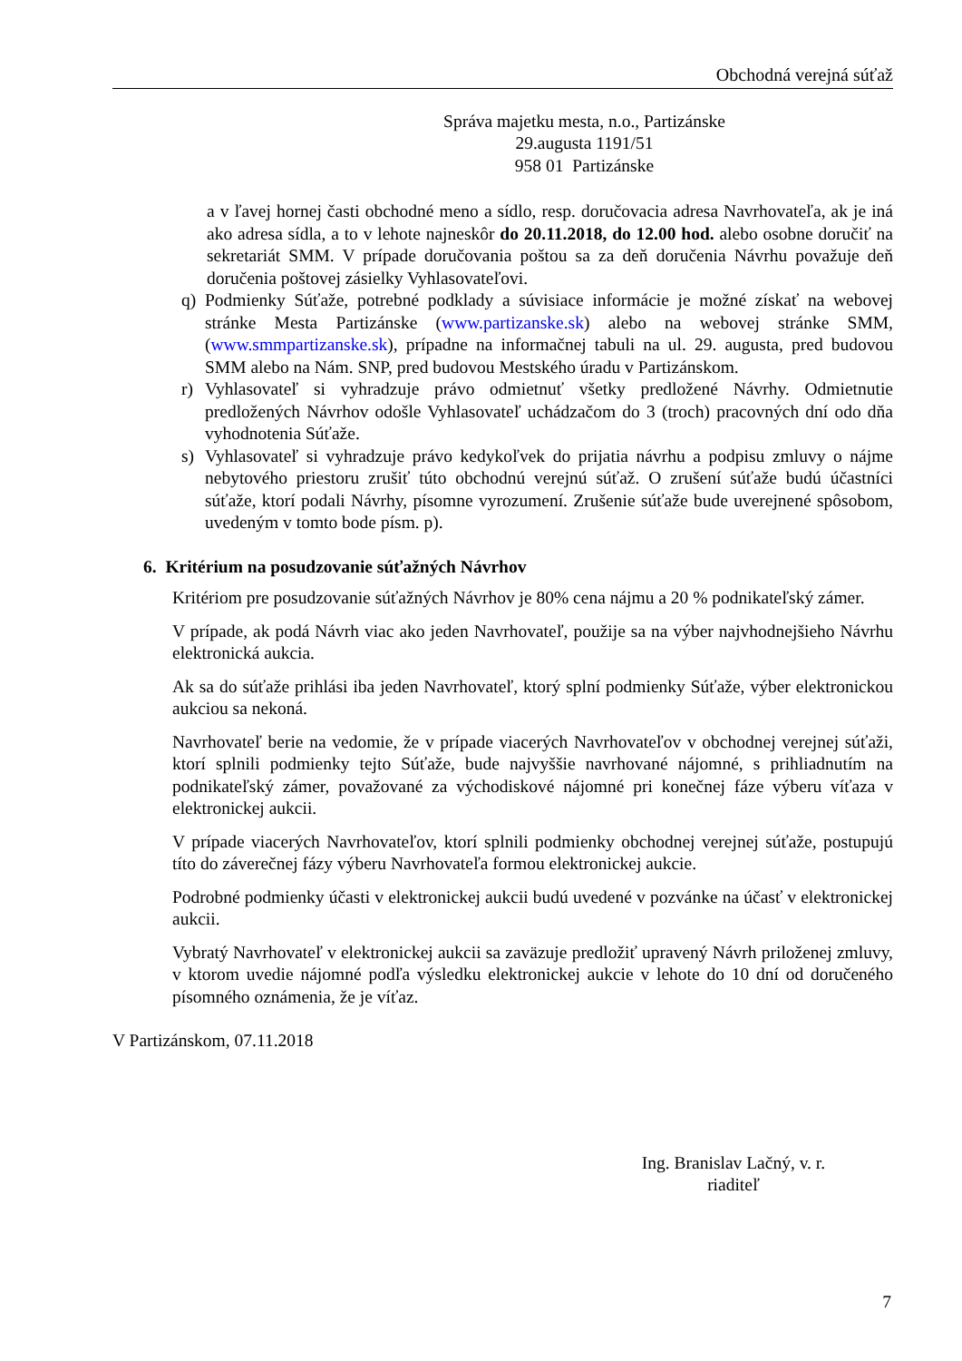Obchodná verejná súťaž
Správa majetku mesta, n.o., Partizánske
29.augusta 1191/51
958 01 Partizánske
a v ľavej hornej časti obchodné meno a sídlo, resp. doručovacia adresa Navrhovateľa, ak je iná ako adresa sídla, a to v lehote najneskôr do 20.11.2018, do 12.00 hod. alebo osobne doručiť na sekretariát SMM. V prípade doručovania poštou sa za deň doručenia Návrhu považuje deň doručenia poštovej zásielky Vyhlasovateľovi.
q) Podmienky Súťaže, potrebné podklady a súvisiace informácie je možné získať na webovej stránke Mesta Partizánske (www.partizanske.sk) alebo na webovej stránke SMM, (www.smmpartizanske.sk), prípadne na informačnej tabuli na ul. 29. augusta, pred budovou SMM alebo na Nám. SNP, pred budovou Mestského úradu v Partizánskom.
r) Vyhlasovateľ si vyhradzuje právo odmietnuť všetky predložené Návrhy. Odmietnutie predložených Návrhov odošle Vyhlasovateľ uchádzačom do 3 (troch) pracovných dní odo dňa vyhodnotenia Súťaže.
s) Vyhlasovateľ si vyhradzuje právo kedykoľvek do prijatia návrhu a podpisu zmluvy o nájme nebytového priestoru zrušiť túto obchodnú verejnú súťaž. O zrušení súťaže budú účastníci súťaže, ktorí podali Návrhy, písomne vyrozumení. Zrušenie súťaže bude uverejnené spôsobom, uvedeným v tomto bode písm. p).
6. Kritérium na posudzovanie súťažných Návrhov
Kritériom pre posudzovanie súťažných Návrhov je 80% cena nájmu a 20 % podnikateľský zámer.
V prípade, ak podá Návrh viac ako jeden Navrhovateľ, použije sa na výber najvhodnejšieho Návrhu elektronická aukcia.
Ak sa do súťaže prihlási iba jeden Navrhovateľ, ktorý splní podmienky Súťaže, výber elektronickou aukciou sa nekoná.
Navrhovateľ berie na vedomie, že v prípade viacerých Navrhovateľov v obchodnej verejnej súťaži, ktorí splnili podmienky tejto Súťaže, bude najvyššie navrhované nájomné, s prihliadnutím na podnikateľský zámer, považované za východiskové nájomné pri konečnej fáze výberu víťaza v elektronickej aukcii.
V prípade viacerých Navrhovateľov, ktorí splnili podmienky obchodnej verejnej súťaže, postupujú títo do záverečnej fázy výberu Navrhovateľa formou elektronickej aukcie.
Podrobné podmienky účasti v elektronickej aukcii budú uvedené v pozvánke na účasť v elektronickej aukcii.
Vybratý Navrhovateľ v elektronickej aukcii sa zaväzuje predložiť upravený Návrh priloženej zmluvy, v ktorom uvedie nájomné podľa výsledku elektronickej aukcie v lehote do 10 dní od doručeného písomného oznámenia, že je víťaz.
V Partizánskom, 07.11.2018
Ing. Branislav Lačný, v. r.
riaditeľ
7